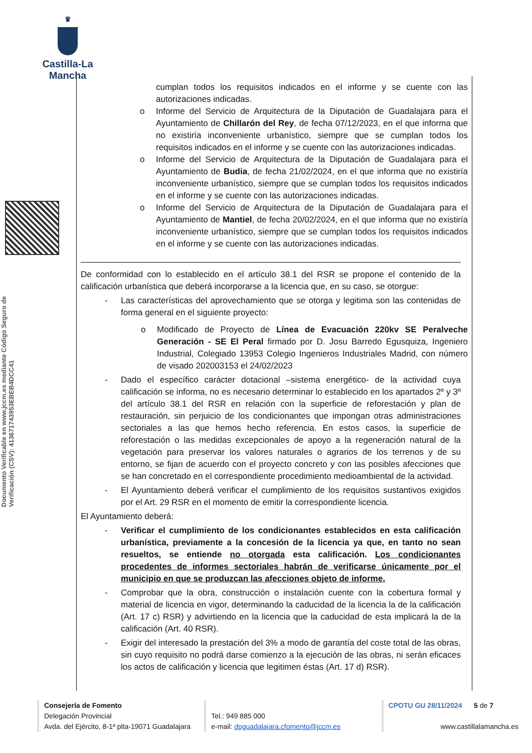♛
Castilla-La Mancha
Documento Verificable en www.jccm.es mediante Código Seguro de Verificación (CSV): 413671743953EBEB4DCC41
cumplan todos los requisitos indicados en el informe y se cuente con las autorizaciones indicadas.
o
Informe del Servicio de Arquitectura de la Diputación de Guadalajara para el Ayuntamiento de Chillarón del Rey, de fecha 07/12/2023, en el que informa que no existiría inconveniente urbanístico, siempre que se cumplan todos los requisitos indicados en el informe y se cuente con las autorizaciones indicadas.
o
Informe del Servicio de Arquitectura de la Diputación de Guadalajara para el Ayuntamiento de Budia, de fecha 21/02/2024, en el que informa que no existiría inconveniente urbanístico, siempre que se cumplan todos los requisitos indicados en el informe y se cuente con las autorizaciones indicadas.
o
Informe del Servicio de Arquitectura de la Diputación de Guadalajara para el Ayuntamiento de Mantiel, de fecha 20/02/2024, en el que informa que no existiría inconveniente urbanístico, siempre que se cumplan todos los requisitos indicados en el informe y se cuente con las autorizaciones indicadas.
De conformidad con lo establecido en el artículo 38.1 del RSR se propone el contenido de la calificación urbanística que deberá incorporarse a la licencia que, en su caso, se otorgue:
-
Las características del aprovechamiento que se otorga y legitima son las contenidas de forma general en el siguiente proyecto:
o
Modificado de Proyecto de Línea de Evacuación 220kv SE Peralveche Generación - SE El Peral firmado por D. Josu Barredo Egusquiza, Ingeniero Industrial, Colegiado 13953 Colegio Ingenieros Industriales Madrid, con número de visado 202003153 el 24/02/2023
-
Dado el específico carácter dotacional –sistema energético- de la actividad cuya calificación se informa, no es necesario determinar lo establecido en los apartados 2º y 3º del artículo 38.1 del RSR en relación con la superficie de reforestación y plan de restauración, sin perjuicio de los condicionantes que impongan otras administraciones sectoriales a las que hemos hecho referencia. En estos casos, la superficie de reforestación o las medidas excepcionales de apoyo a la regeneración natural de la vegetación para preservar los valores naturales o agrarios de los terrenos y de su entorno, se fijan de acuerdo con el proyecto concreto y con las posibles afecciones que se han concretado en el correspondiente procedimiento medioambiental de la actividad.
-
El Ayuntamiento deberá verificar el cumplimiento de los requisitos sustantivos exigidos por el Art. 29 RSR en el momento de emitir la correspondiente licencia.
El Ayuntamiento deberá:
-
Verificar el cumplimiento de los condicionantes establecidos en esta calificación urbanística, previamente a la concesión de la licencia ya que, en tanto no sean resueltos, se entiende no otorgada esta calificación. Los condicionantes procedentes de informes sectoriales habrán de verificarse únicamente por el municipio en que se produzcan las afecciones objeto de informe.
-
Comprobar que la obra, construcción o instalación cuente con la cobertura formal y material de licencia en vigor, determinando la caducidad de la licencia la de la calificación (Art. 17 c) RSR) y advirtiendo en la licencia que la caducidad de esta implicará la de la calificación (Art. 40 RSR).
-
Exigir del interesado la prestación del 3% a modo de garantía del coste total de las obras, sin cuyo requisito no podrá darse comienzo a la ejecución de las obras, ni serán eficaces los actos de calificación y licencia que legitimen éstas (Art. 17 d) RSR).
Consejería de Fomento
Delegación Provincial
Avda. del Ejército, 8-1ª plta-19071 Guadalajara
Tel.: 949 885 000
e-mail: dpguadalajara.cfomento@jccm.es
CPOTU GU 28/11/2024 5 de 7
www.castillalamancha.es